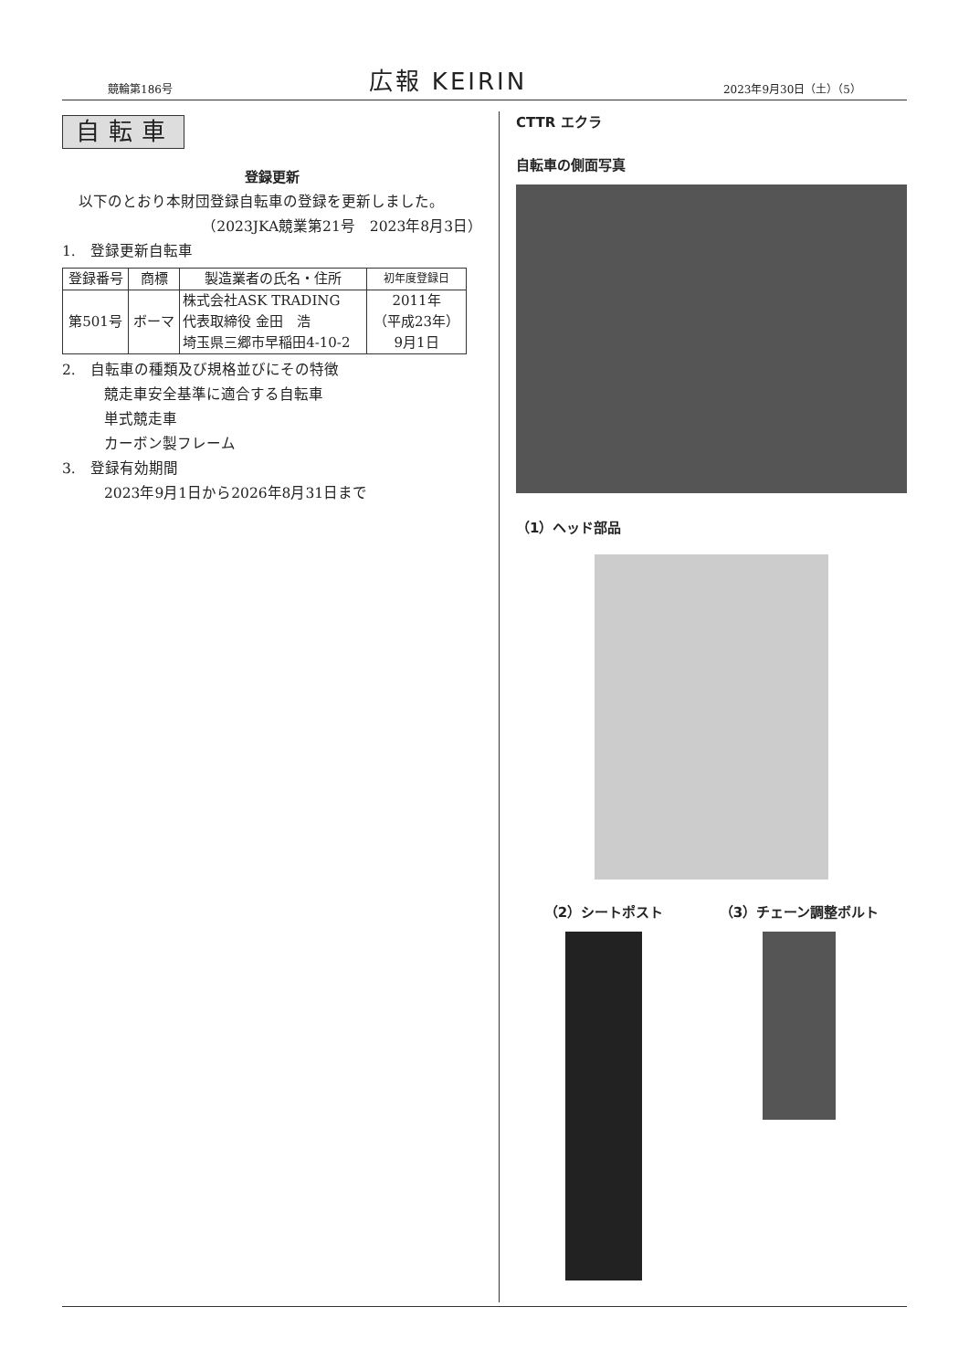競輪第186号 広報 KEIRIN 2023年9月30日（土）（5）
自転車
登録更新
以下のとおり本財団登録自転車の登録を更新しました。
（2023JKA競業第21号　2023年8月3日）
1.　登録更新自転車
| 登録番号 | 商標 | 製造業者の氏名・住所 | 初年度登録日 |
| --- | --- | --- | --- |
| 第501号 | ボーマ | 株式会社ASK TRADING 代表取締役 金田 浩 埼玉県三郷市早稲田4-10-2 | 2011年 （平成23年） 9月1日 |
2.　自転車の種類及び規格並びにその特徴
競走車安全基準に適合する自転車
単式競走車
カーボン製フレーム
3.　登録有効期間
2023年9月1日から2026年8月31日まで
CTTR エクラ
自転車の側面写真
（1）ヘッド部品
（2）シートポスト （3）チェーン調整ボルト